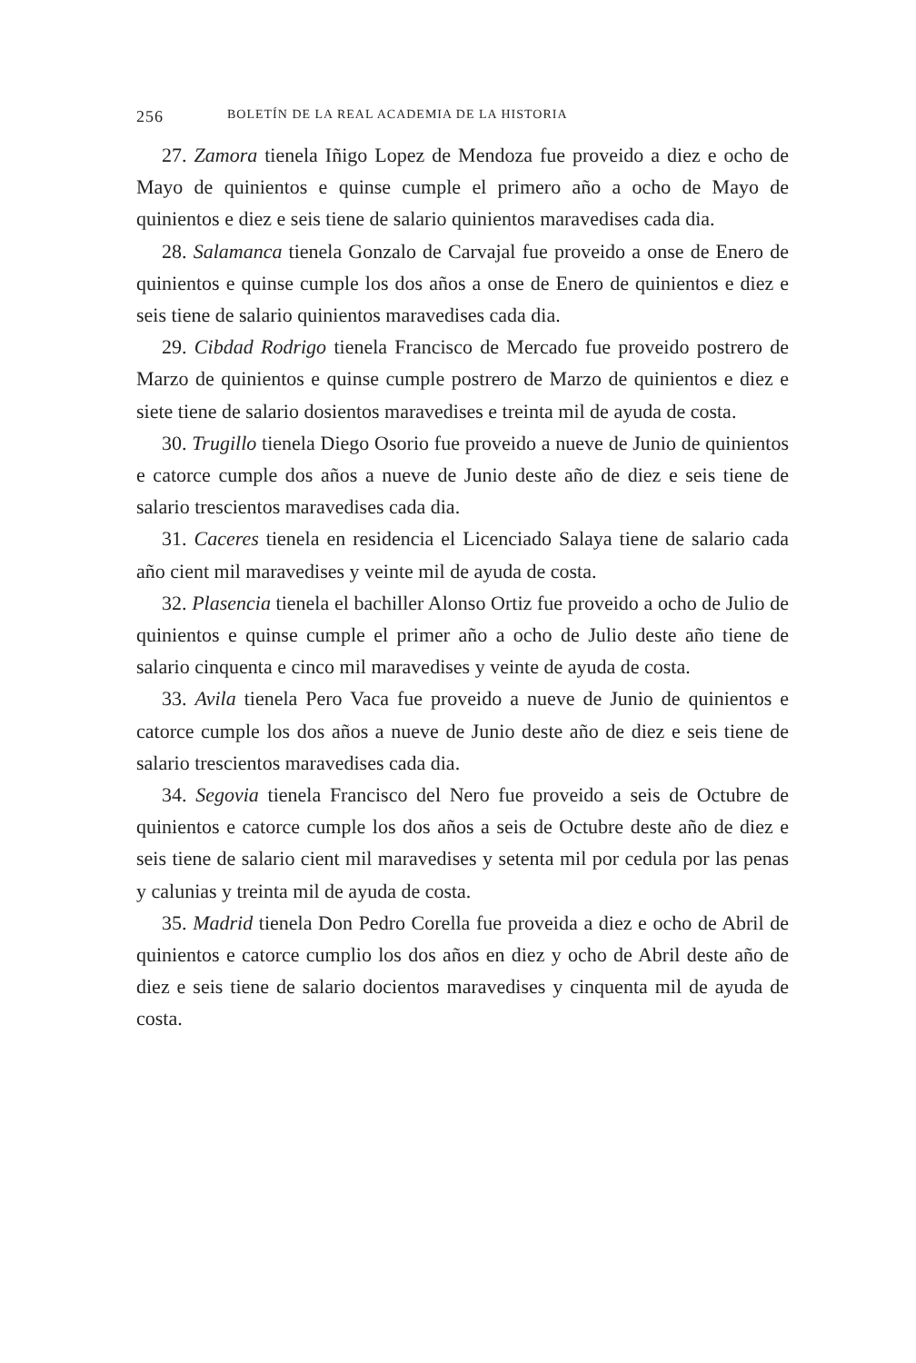256 BOLETÍN DE LA REAL ACADEMIA DE LA HISTORIA
27. Zamora tienela Iñigo Lopez de Mendoza fue proveido a diez e ocho de Mayo de quinientos e quinse cumple el primero año a ocho de Mayo de quinientos e diez e seis tiene de salario quinientos maravedises cada dia.
28. Salamanca tienela Gonzalo de Carvajal fue proveido a onse de Enero de quinientos e quinse cumple los dos años a onse de Enero de quinientos e diez e seis tiene de salario quinientos maravedises cada dia.
29. Cibdad Rodrigo tienela Francisco de Mercado fue proveido postrero de Marzo de quinientos e quinse cumple postrero de Marzo de quinientos e diez e siete tiene de salario dosientos maravedises e treinta mil de ayuda de costa.
30. Trugillo tienela Diego Osorio fue proveido a nueve de Junio de quinientos e catorce cumple dos años a nueve de Junio deste año de diez e seis tiene de salario trescientos maravedises cada dia.
31. Caceres tienela en residencia el Licenciado Salaya tiene de salario cada año cient mil maravedises y veinte mil de ayuda de costa.
32. Plasencia tienela el bachiller Alonso Ortiz fue proveido a ocho de Julio de quinientos e quinse cumple el primer año a ocho de Julio deste año tiene de salario cinquenta e cinco mil maravedises y veinte de ayuda de costa.
33. Avila tienela Pero Vaca fue proveido a nueve de Junio de quinientos e catorce cumple los dos años a nueve de Junio deste año de diez e seis tiene de salario trescientos maravedises cada dia.
34. Segovia tienela Francisco del Nero fue proveido a seis de Octubre de quinientos e catorce cumple los dos años a seis de Octubre deste año de diez e seis tiene de salario cient mil maravedises y setenta mil por cedula por las penas y calunias y treinta mil de ayuda de costa.
35. Madrid tienela Don Pedro Corella fue proveida a diez e ocho de Abril de quinientos e catorce cumplio los dos años en diez y ocho de Abril deste año de diez e seis tiene de salario docientos maravedises y cinquenta mil de ayuda de costa.